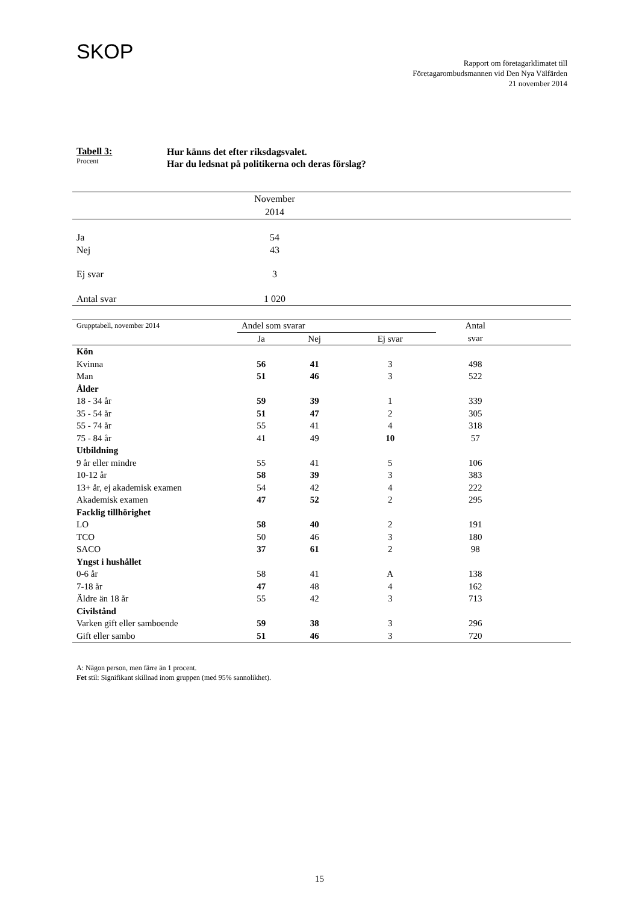SKOP
Rapport om företagarklimatet till
Företagarombudsmannen vid Den Nya Välfärden
21 november 2014
Tabell 3:
Procent
Hur känns det efter riksdagsvalet.
Har du ledsnat på politikerna och deras förslag?
| | November 2014 | |
| Ja | 54 | |
| Nej | 43 | |
| Ej svar | 3 | |
| Antal svar | 1 020 | |
| Grupptabell, november 2014 | Andel som svarar | | | Antal | |
| | Ja | Nej | Ej svar | svar | |
| Kön | | | | | |
| Kvinna | 56 | 41 | 3 | 498 | |
| Man | 51 | 46 | 3 | 522 | |
| Ålder | | | | | |
| 18 - 34 år | 59 | 39 | 1 | 339 | |
| 35 - 54 år | 51 | 47 | 2 | 305 | |
| 55 - 74 år | 55 | 41 | 4 | 318 | |
| 75 - 84 år | 41 | 49 | 10 | 57 | |
| Utbildning | | | | | |
| 9 år eller mindre | 55 | 41 | 5 | 106 | |
| 10-12 år | 58 | 39 | 3 | 383 | |
| 13+ år, ej akademisk examen | 54 | 42 | 4 | 222 | |
| Akademisk examen | 47 | 52 | 2 | 295 | |
| Facklig tillhörighet | | | | | |
| LO | 58 | 40 | 2 | 191 | |
| TCO | 50 | 46 | 3 | 180 | |
| SACO | 37 | 61 | 2 | 98 | |
| Yngst i hushållet | | | | | |
| 0-6 år | 58 | 41 | A | 138 | |
| 7-18 år | 47 | 48 | 4 | 162 | |
| Äldre än 18 år | 55 | 42 | 3 | 713 | |
| Civilstånd | | | | | |
| Varken gift eller samboende | 59 | 38 | 3 | 296 | |
| Gift eller sambo | 51 | 46 | 3 | 720 | |
A: Någon person, men färre än 1 procent.
Fet stil: Signifikant skillnad inom gruppen (med 95% sannolikhet).
15